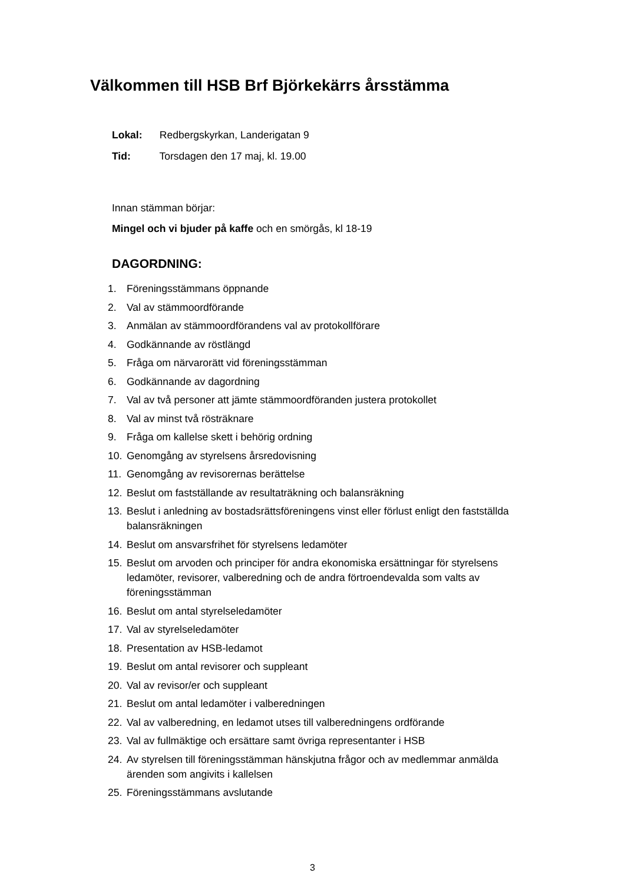Välkommen till HSB Brf Björkekärrs årsstämma
Lokal: Redbergskyrkan, Landerigatan 9
Tid: Torsdagen den 17 maj, kl. 19.00
Innan stämman börjar:
Mingel och vi bjuder på kaffe och en smörgås, kl 18-19
DAGORDNING:
1. Föreningsstämmans öppnande
2. Val av stämmoordförande
3. Anmälan av stämmoordförandens val av protokollförare
4. Godkännande av röstlängd
5. Fråga om närvarorätt vid föreningsstämman
6. Godkännande av dagordning
7. Val av två personer att jämte stämmoordföranden justera protokollet
8. Val av minst två rösträknare
9. Fråga om kallelse skett i behörig ordning
10. Genomgång av styrelsens årsredovisning
11. Genomgång av revisorernas berättelse
12. Beslut om fastställande av resultaträkning och balansräkning
13. Beslut i anledning av bostadsrättsföreningens vinst eller förlust enligt den fastställda balansräkningen
14. Beslut om ansvarsfrihet för styrelsens ledamöter
15. Beslut om arvoden och principer för andra ekonomiska ersättningar för styrelsens ledamöter, revisorer, valberedning och de andra förtroendevalda som valts av föreningsstämman
16. Beslut om antal styrelseledamöter
17. Val av styrelseledamöter
18. Presentation av HSB-ledamot
19. Beslut om antal revisorer och suppleant
20. Val av revisor/er och suppleant
21. Beslut om antal ledamöter i valberedningen
22. Val av valberedning, en ledamot utses till valberedningens ordförande
23. Val av fullmäktige och ersättare samt övriga representanter i HSB
24. Av styrelsen till föreningsstämman hänskjutna frågor och av medlemmar anmälda ärenden som angivits i kallelsen
25. Föreningsstämmans avslutande
3